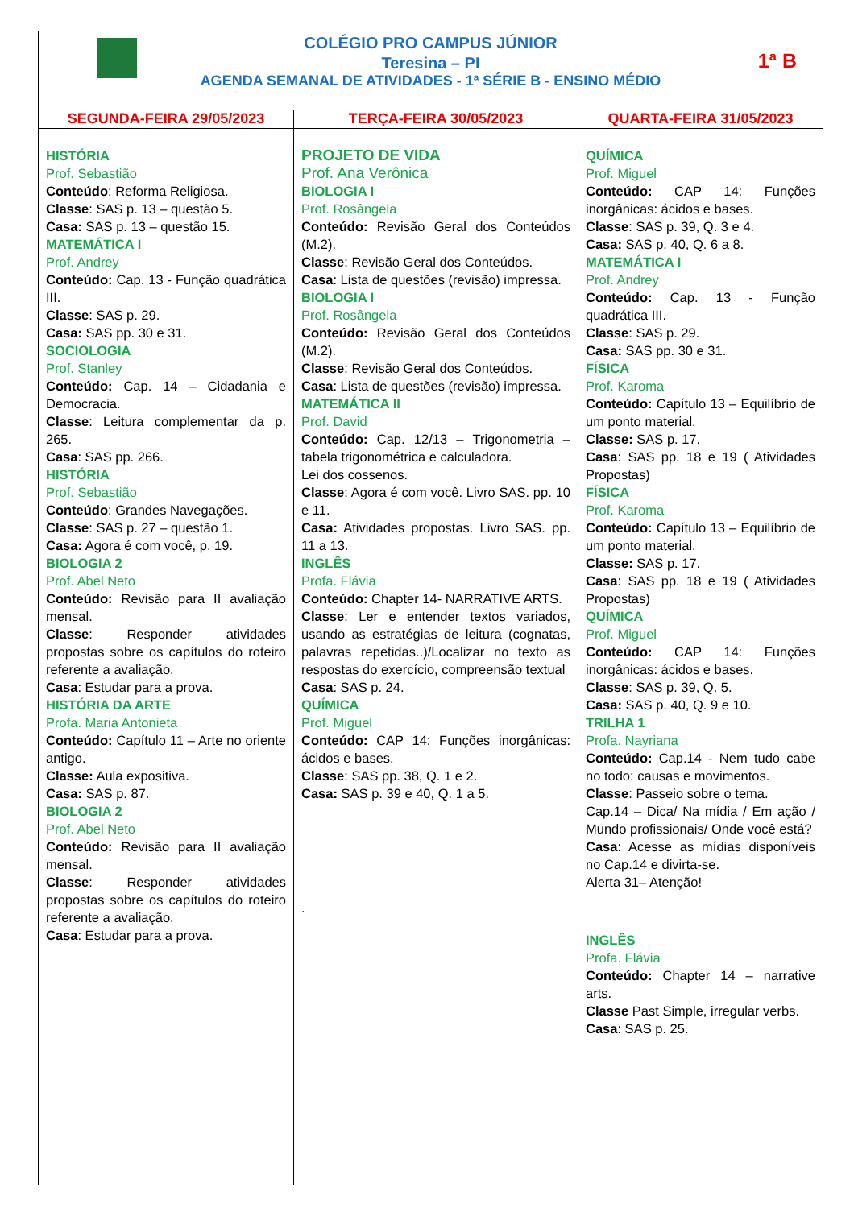| COLÉGIO PRO CAMPUS JÚNIOR Teresina – PI AGENDA SEMANAL DE ATIVIDADES - 1ª SÉRIE B - ENSINO MÉDIO 1ª B | | |
| SEGUNDA-FEIRA 29/05/2023 | TERÇA-FEIRA 30/05/2023 | QUARTA-FEIRA 31/05/2023 |
| HISTÓRIA Prof. Sebastião Conteúdo : Reforma Religiosa. Classe : SAS p. 13 – questão 5. Casa: SAS p. 13 – questão 15. MATEMÁTICA I Prof. Andrey Conteúdo: Cap. 13 - Função quadrática III. Classe : SAS p. 29. Casa: SAS pp. 30 e 31. SOCIOLOGIA Prof. Stanley Conteúdo: Cap. 14 – Cidadania e Democracia. Classe : Leitura complementar da p. 265. Casa : SAS pp. 266. HISTÓRIA Prof. Sebastião Conteúdo : Grandes Navegações. Classe : SAS p. 27 – questão 1. Casa: Agora é com você, p. 19. BIOLOGIA 2 Prof. Abel Neto Conteúdo: Revisão para II avaliação mensal. Classe : Responder atividades propostas sobre os capítulos do roteiro referente a avaliação. Casa : Estudar para a prova. HISTÓRIA DA ARTE Profa. Maria Antonieta Conteúdo: Capítulo 11 – Arte no oriente antigo. Classe: Aula expositiva. Casa: SAS p. 87. BIOLOGIA 2 Prof. Abel Neto Conteúdo: Revisão para II avaliação mensal. Classe : Responder atividades propostas sobre os capítulos do roteiro referente a avaliação. Casa : Estudar para a prova. | PROJETO DE VIDA Prof. Ana Verônica BIOLOGIA I Prof. Rosângela Conteúdo: Revisão Geral dos Conteúdos (M.2). Classe : Revisão Geral dos Conteúdos. Casa : Lista de questões (revisão) impressa. BIOLOGIA I Prof. Rosângela Conteúdo: Revisão Geral dos Conteúdos (M.2). Classe : Revisão Geral dos Conteúdos. Casa : Lista de questões (revisão) impressa. MATEMÁTICA II Prof. David Conteúdo: Cap. 12/13 – Trigonometria – tabela trigonométrica e calculadora. Lei dos cossenos. Classe : Agora é com você. Livro SAS. pp. 10 e 11. Casa: Atividades propostas. Livro SAS. pp. 11 a 13. INGLÊS Profa. Flávia Conteúdo: Chapter 14- NARRATIVE ARTS. Classe : Ler e entender textos variados, usando as estratégias de leitura (cognatas, palavras repetidas..)/Localizar no texto as respostas do exercício, compreensão textual Casa : SAS p. 24. QUÍMICA Prof. Miguel Conteúdo: CAP 14: Funções inorgânicas: ácidos e bases. Classe : SAS pp. 38, Q. 1 e 2. Casa: SAS p. 39 e 40, Q. 1 a 5. . | QUÍMICA Prof. Miguel Conteúdo: CAP 14: Funções inorgânicas: ácidos e bases. Classe : SAS p. 39, Q. 3 e 4. Casa: SAS p. 40, Q. 6 a 8. MATEMÁTICA I Prof. Andrey Conteúdo: Cap. 13 - Função quadrática III. Classe : SAS p. 29. Casa: SAS pp. 30 e 31. FÍSICA Prof. Karoma Conteúdo: Capítulo 13 – Equilíbrio de um ponto material. Classe: SAS p. 17. Casa : SAS pp. 18 e 19 ( Atividades Propostas) FÍSICA Prof. Karoma Conteúdo: Capítulo 13 – Equilíbrio de um ponto material. Classe: SAS p. 17. Casa : SAS pp. 18 e 19 ( Atividades Propostas) QUÍMICA Prof. Miguel Conteúdo: CAP 14: Funções inorgânicas: ácidos e bases. Classe : SAS p. 39, Q. 5. Casa: SAS p. 40, Q. 9 e 10. TRILHA 1 Profa. Nayriana Conteúdo: Cap.14 - Nem tudo cabe no todo: causas e movimentos. Classe : Passeio sobre o tema. Cap.14 – Dica/ Na mídia / Em ação / Mundo profissionais/ Onde você está? Casa : Acesse as mídias disponíveis no Cap.14 e divirta-se. Alerta 31– Atenção! INGLÊS Profa. Flávia Conteúdo: Chapter 14 – narrative arts. Classe Past Simple, irregular verbs. Casa : SAS p. 25. |